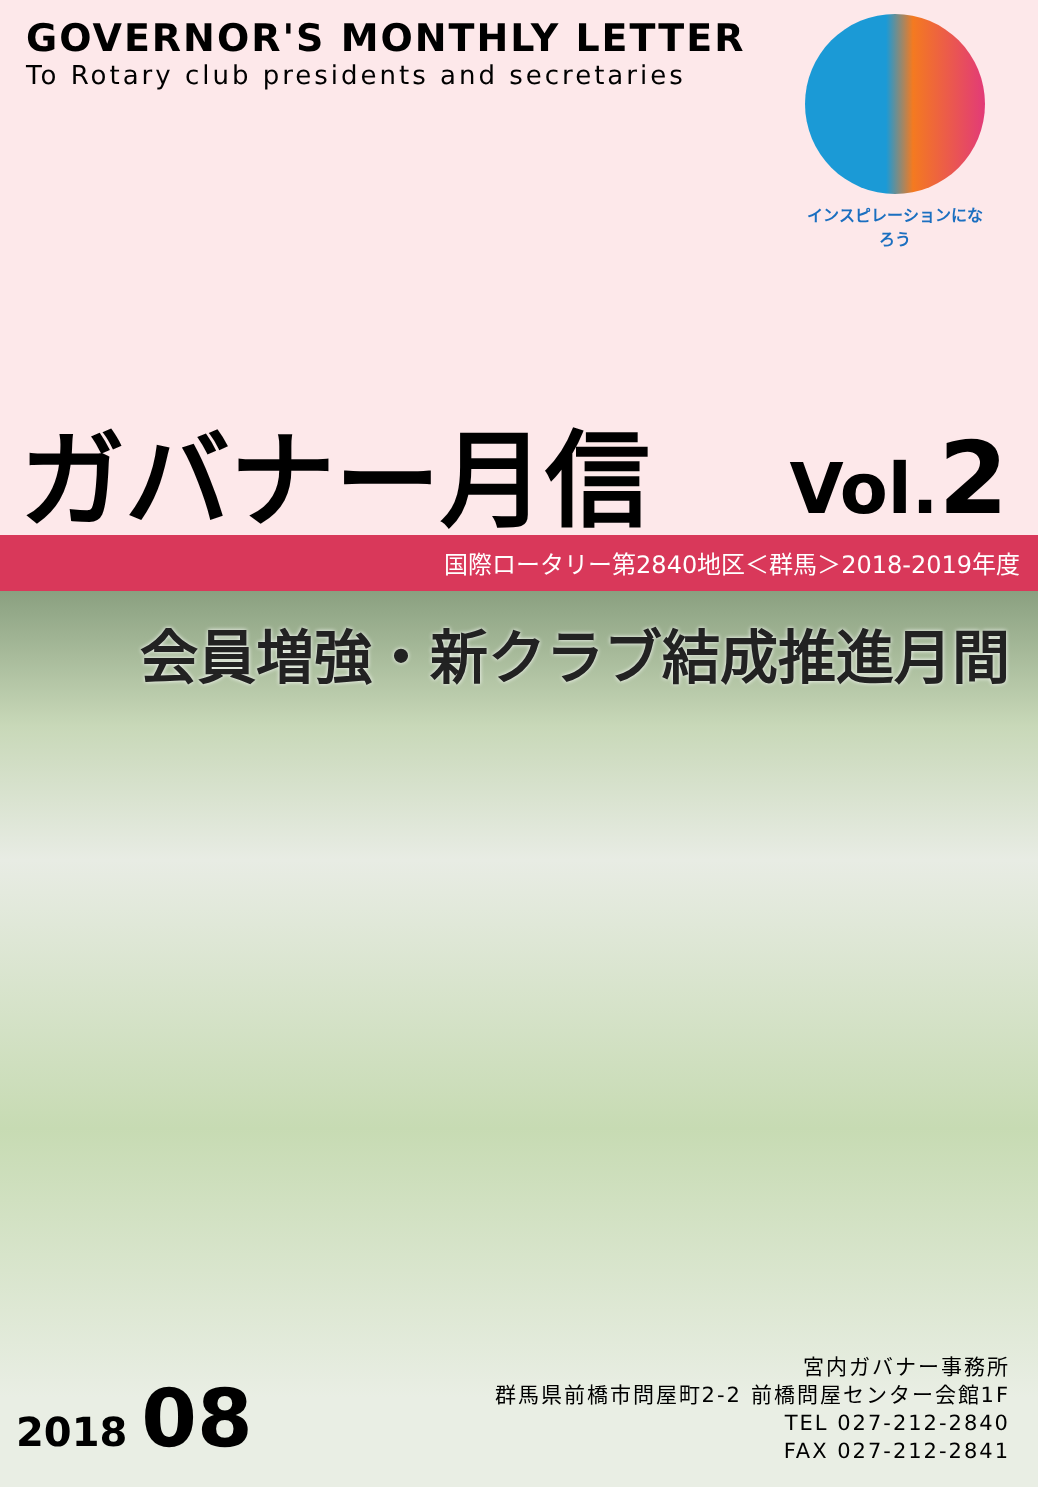GOVERNOR'S MONTHLY LETTER
To Rotary club presidents and secretaries
インスピレーションになろう
ガバナー月信 Vol.2
国際ロータリー第2840地区＜群馬＞2018-2019年度
会員増強・新クラブ結成推進月間
2018 08
宮内ガバナー事務所
群馬県前橋市問屋町2-2 前橋問屋センター会館1F
TEL 027-212-2840
FAX 027-212-2841